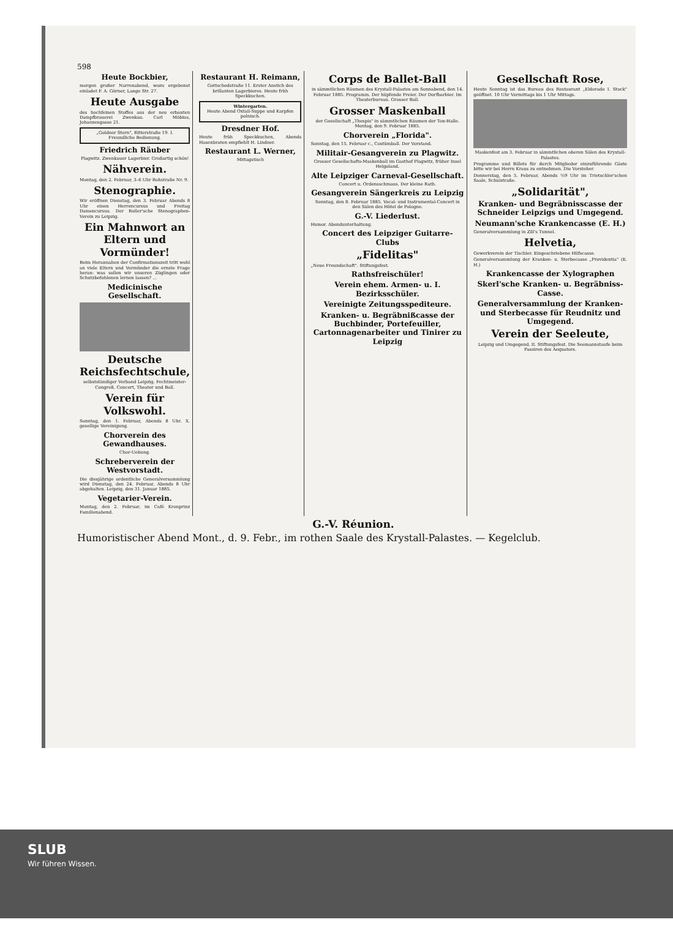598
Heute Bockbier,
morgen großer Narrenabend, wozu ergebenst einladet F. A. Görner, Lange Str. 27.
Heute Ausgabe
des hochfeinen Stoffes aus der neu erbauten Dampfbrauerei Zwenkau. Carl Möbius, Johannesgasse 21.
„Goldner Stern", Ritterstraße 19. I. Freundliche Bedienung.
Friedrich Räuber
Plagwitz. Zwenkauer Lagerbier. Großartig schön!
Nähverein.
Montag, den 2. Februar, 3–6 Uhr Rohstraße Nr. 9.
Stenographie.
Wir eröffnen Dienstag, den 3. Februar Abends 8 Uhr einen Herrencursus und Freitag Damencursus. Der Roller'sche Stenographen-Verein zu Leipzig.
Ein Mahnwort an Eltern und Vormünder!
Beim Herannahen der Confirmationszeit tritt wohl an viele Eltern und Vormünder die ernste Frage heran: was sollen wir unseren Zöglingen oder Schutzbefohlenen lernen lassen? ...
Medicinische Gesellschaft.
Deutsche Reichsfechtschule,
selbstständiger Verband Leipzig. Fechtmeister-Congreß. Concert, Theater und Ball.
Verein für Volkswohl.
Sonntag, den 1. Februar, Abends 8 Uhr. X. gesellige Vereinigung.
Chorverein des Gewandhauses.
Chor-Uebung.
Schreberverein der Westvorstadt.
Die diesjährige ordentliche Generalversammlung wird Dienstag, den 24. Februar, Abends 8 Uhr abgehalten. Leipzig, den 31. Januar 1885.
Vegetarier-Verein.
Montag, den 2. Februar, im Café Kronprinz Familienabend.
Restaurant H. Reimann,
Gottschedstraße 11. Erster Anstich des brillanten Lagerbieres. Heute früh Speckkuchen.
Wintergarten.
Heute Abend Oxtail-Suppe und Karpfen polnisch.
Dresdner Hof.
Heute früh Speckkuchen, Abends Hasenbraten empfiehlt H. Lindner.
Restaurant L. Werner,
Mittagstisch
Corps de Ballet-Ball
in sämmtlichen Räumen des Krystall-Palastes am Sonnabend, den 14. Februar 1885. Programm. Der hüpfende Freier. Der Dorfbarbier. Im Theaterbureau. Grosser Ball.
Grosser Maskenball
der Gesellschaft „Thespis" in sämmtlichen Räumen der Ton-Halle. Montag, den 9. Februar 1885.
Chorverein „Florida".
Sonntag, den 15. Februar c., Costümball. Der Vorstand.
Militair-Gesangverein zu Plagwitz.
Grosser Gesellschafts-Maskenball im Gasthof Plagwitz, früher Insel Helgoland.
Alte Leipziger Carneval-Gesellschaft.
Concert u. Ordensschmaus. Der kleine Rath.
Gesangverein Sängerkreis zu Leipzig
Sonntag, den 8. Februar 1885. Vocal- und Instrumental-Concert in den Sälen des Hôtel de Pologne.
G.-V. Liederlust.
Humor. Abendunterhaltung.
Concert des Leipziger Guitarre-Clubs
„Fidelitas"
„Neue Freundschaft". Stiftungsfest.
Rathsfreischüler!
Verein ehem. Armen- u. I. Bezirksschüler.
Vereinigte Zeitungsspediteure.
Kranken- u. Begräbnißcasse der Buchbinder, Portefeuiller, Cartonnagenarbeiter und Tinirer zu Leipzig
Gesellschaft Rose,
Heute Sonntag ist das Bureau des Restaurant „Eldorado I. Stock" geöffnet. 10 Uhr Vormittags bis 1 Uhr Mittags.
Maskenfest am 3. Februar in sämmtlichen oberen Sälen des Krystall-Palastes.
Programme und Billets für durch Mitglieder einzuführende Gäste bitte wir bei Herrn Kraus zu entnehmen. Die Vorsteher.
Donnerstag, den 5. Februar, Abends ½9 Uhr im Trietschler'schen Saale, Schulstraße.
„Solidarität",
Kranken- und Begräbnisscasse der Schneider Leipzigs und Umgegend.
Neumann'sche Krankencasse (E. H.)
Generalversammlung in Zill's Tunnel.
Helvetia,
Gewerkverein der Tischler. Eingeschriebene Hilfscasse.
Generalversammlung der Kranken- u. Sterbecasse „Providentia" (E. H.)
Krankencasse der Xylographen
Skerl'sche Kranken- u. Begräbniss-Casse.
Generalversammlung der Kranken- und Sterbecasse für Reudnitz und Umgegend.
Verein der Seeleute,
Leipzig und Umgegend. II. Stiftungsfest. Die Seemannstaufe beim Passiren des Aequators.
G.-V. Réunion.
Humoristischer Abend Mont., d. 9. Febr., im rothen Saale des Krystall-Palastes. — Kegelclub.
SLUB
Wir führen Wissen.